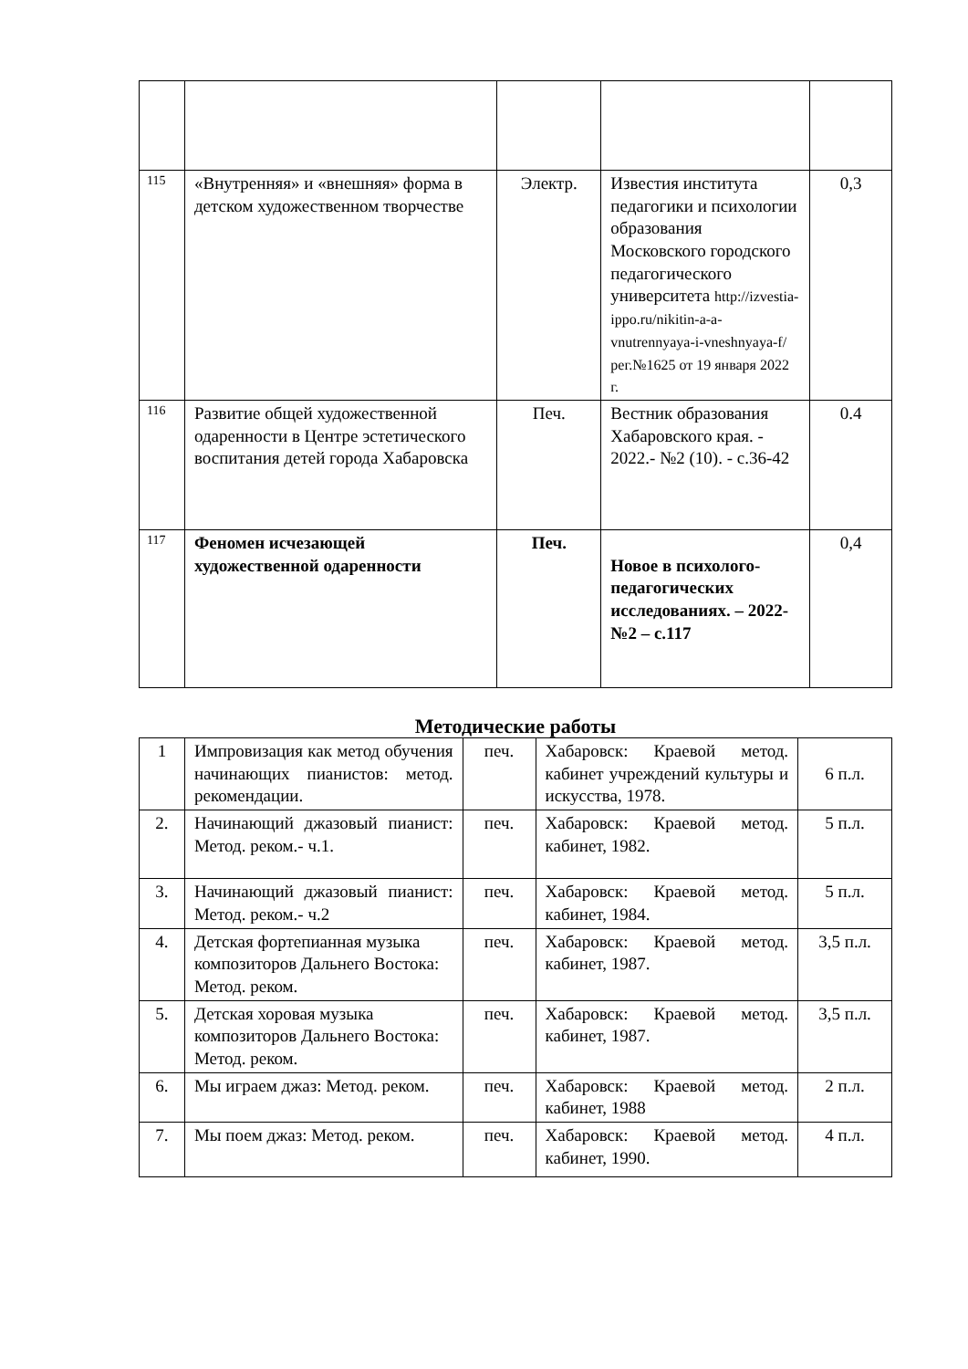| 115 | «Внутренняя» и «внешняя» форма в детском художественном творчестве | Электр. | Известия института педагогики и психологии образования Московского городского педагогического университета http://izvestia-ippo.ru/nikitin-a-a-vnutrennyaya-i-vneshnyaya-f/ рег.№1625 от 19 января 2022 г. | 0,3 |
| 116 | Развитие общей художественной одаренности в Центре эстетического воспитания детей города Хабаровска | Печ. | Вестник образования Хабаровского края. - 2022.- №2 (10). - с.36-42 | 0.4 |
| 117 | Феномен исчезающей художественной одаренности | Печ. | Новое в психолого-педагогических исследованиях. – 2022-№2 – с.117 | 0,4 |
Методические работы
| 1 | Импровизация как метод обучения начинающих пианистов: метод. рекомендации. | печ. | Хабаровск: Краевой метод. кабинет учреждений культуры и искусства, 1978. | 6 п.л. |
| 2. | Начинающий джазовый пианист: Метод. реком.- ч.1. | печ. | Хабаровск: Краевой метод. кабинет, 1982. | 5 п.л. |
| 3. | Начинающий джазовый пианист: Метод. реком.- ч.2 | печ. | Хабаровск: Краевой метод. кабинет, 1984. | 5 п.л. |
| 4. | Детская фортепианная музыка композиторов Дальнего Востока: Метод. реком. | печ. | Хабаровск: Краевой метод. кабинет, 1987. | 3,5 п.л. |
| 5. | Детская хоровая музыка композиторов Дальнего Востока: Метод. реком. | печ. | Хабаровск: Краевой метод. кабинет, 1987. | 3,5 п.л. |
| 6. | Мы играем джаз: Метод. реком. | печ. | Хабаровск: Краевой метод. кабинет, 1988 | 2 п.л. |
| 7. | Мы поем джаз: Метод. реком. | печ. | Хабаровск: Краевой метод. кабинет, 1990. | 4 п.л. |